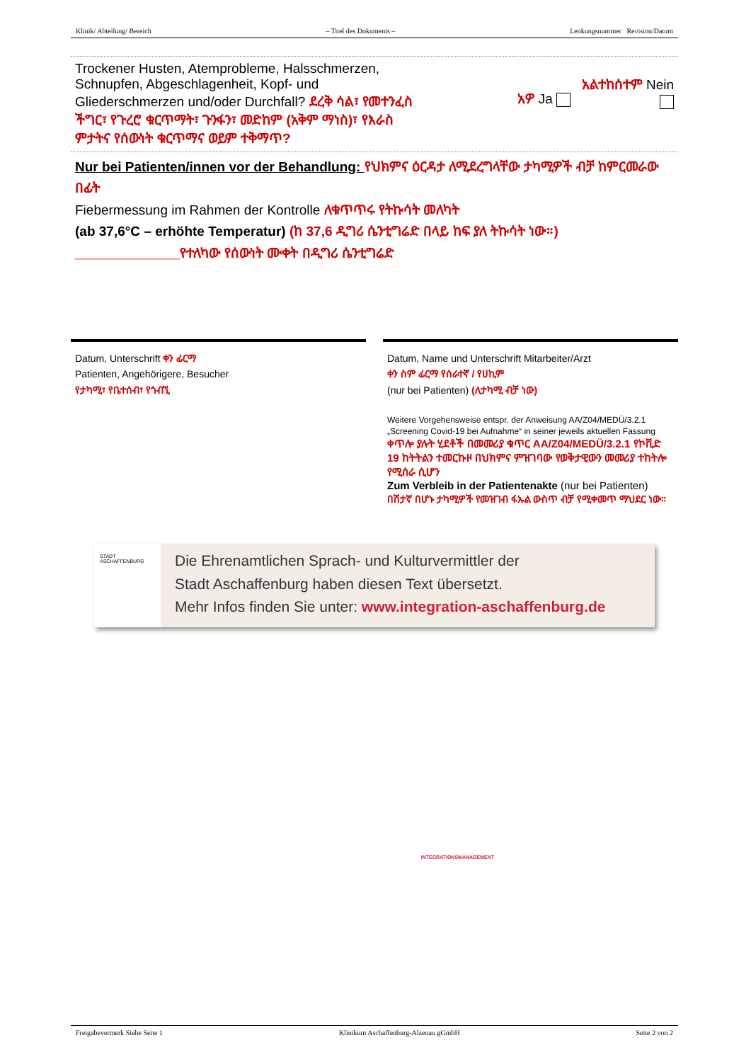Klinik/ Abteilung/ Bereich – Titel des Dokuments – Lenkungsnummer Revision/Datum
Trockener Husten, Atemprobleme, Halsschmerzen, Schnupfen, Abgeschlagenheit, Kopf- und Gliederschmerzen und/oder Durchfall? ደረቅ ሳል፣ የመተንፈስ ችግር፣ የጉረሮ ቁርጥማት፣ ጉንፋን፣ መድከም (አቅም ማነስ)፣ የእራስ ምታትና የሰውነት ቁርጥማና ወይም ተቅማጥ?
አዎ Ja
አልተከሰተም Nein
Nur bei Patienten/innen vor der Behandlung: የህክምና ዕርዳታ ለሚደረግላቸው ታካሚዎች ብቻ ከምርመራው በፊት
Fiebermessung im Rahmen der Kontrolle ለቁጥጥሩ የትኩሳት መለካት
(ab 37,6°C – erhöhte Temperatur) (ከ 37,6 ዲግሪ ሴንቲግሬድ በላይ ከፍ ያለ ትኩሳት ነው።)
______________የተለካው የሰውነት ሙቀት በዲግሪ ሴንቲግሬድ
Datum, Unterschrift ቀን ፊርማ
Patienten, Angehörigere, Besucher
የታካሚ፣ የቤተሰብ፣ የጎብኚ
Datum, Name und Unterschrift Mitarbeiter/Arzt
ቀን ስም ፊርማ የሰራተኛ / የሀኪም
(nur bei Patienten) (ለታካሚ ብቻ ነው)
Weitere Vorgehensweise entspr. der Anweisung AA/Z04/MEDÜ/3.2.1 „Screening Covid-19 bei Aufnahme“ in seiner jeweils aktuellen Fassung
ቀጥሎ ያሉት ሂደቶች በመመሪያ ቁጥር AA/Z04/MEDÜ/3.2.1 የኮቪድ 19 ከትትልን ተመርኩዞ በህክምና ምዝገባው የወቅታዊውን መመሪያ ተከትሎ የሚሰራ ሲሆን
Zum Verbleib in der Patientenakte (nur bei Patienten)
በሽታኛ በሆኑ ታካሚዎች የመዝገብ ፋኡል ውስጥ ብቻ የሚቀመጥ ማህደር ነው።
STADT ASCHAFFENBURG
Die Ehrenamtlichen Sprach- und Kulturvermittler der
Stadt Aschaffenburg haben diesen Text übersetzt.
Mehr Infos finden Sie unter: www.integration-aschaffenburg.de
INTEGRATIONSMANAGEMENT
Freigabevermerk Siehe Seite 1 Klinikum Aschaffenburg-Alzenau gGmbH Seite 2 von 2